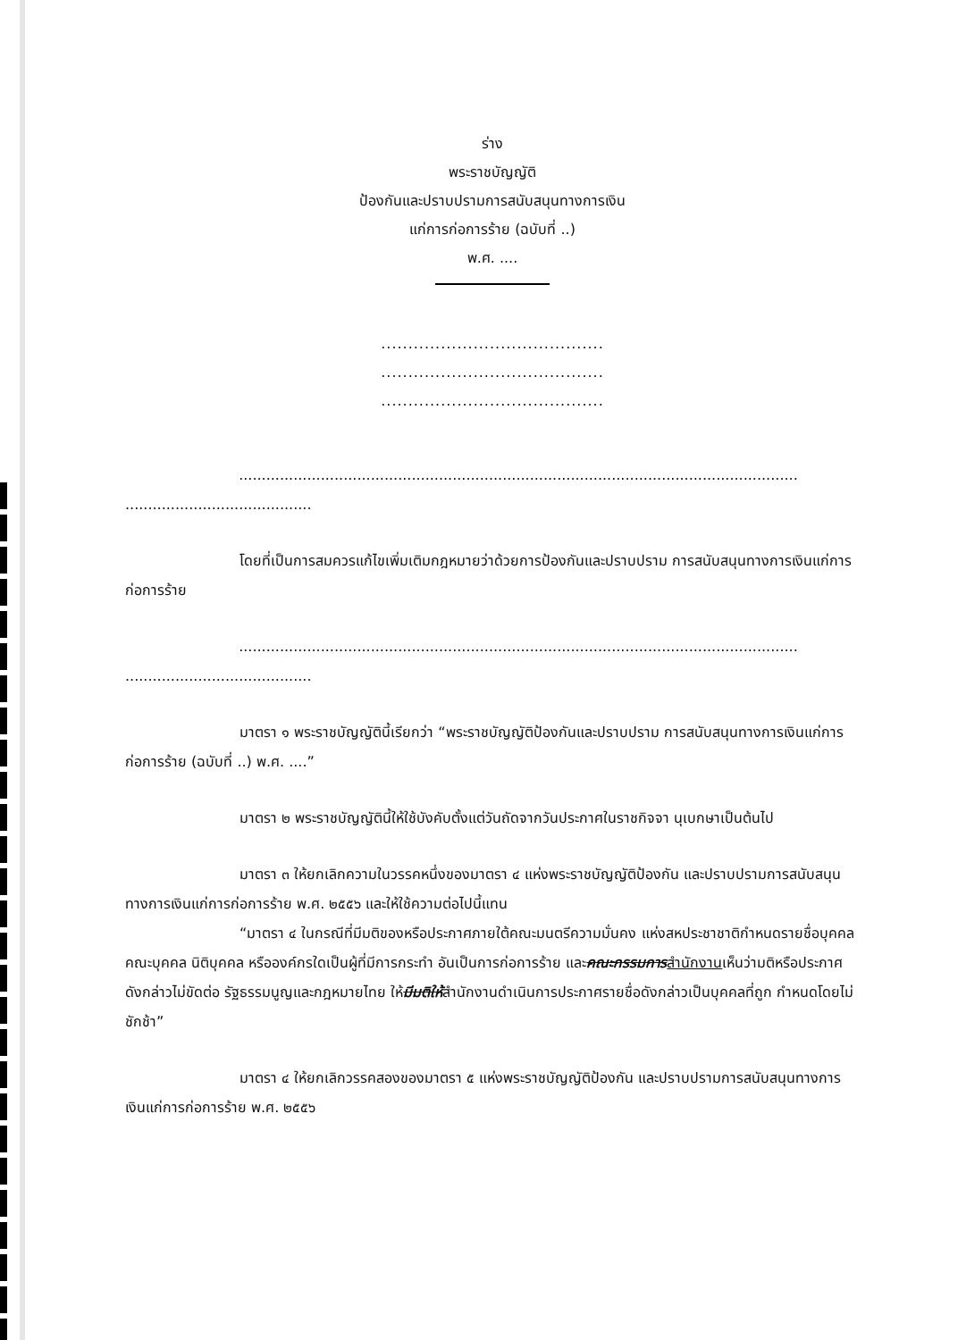ร่าง
พระราชบัญญัติ
ป้องกันและปราบปรามการสนับสนุนทางการเงิน
แก่การก่อการร้าย (ฉบับที่ ..)
พ.ศ. ....
.........................................
.........................................
.........................................
...........................................................................................................................
.........................................
โดยที่เป็นการสมควรแก้ไขเพิ่มเติมกฎหมายว่าด้วยการป้องกันและปราบปราม การสนับสนุนทางการเงินแก่การก่อการร้าย
...........................................................................................................................
.........................................
มาตรา ๑ พระราชบัญญัตินี้เรียกว่า “พระราชบัญญัติป้องกันและปราบปราม การสนับสนุนทางการเงินแก่การก่อการร้าย (ฉบับที่ ..) พ.ศ. ....”
มาตรา ๒ พระราชบัญญัตินี้ให้ใช้บังคับตั้งแต่วันถัดจากวันประกาศในราชกิจจา นุเบกษาเป็นต้นไป
มาตรา ๓ ให้ยกเลิกความในวรรคหนึ่งของมาตรา ๔ แห่งพระราชบัญญัติป้องกัน และปราบปรามการสนับสนุนทางการเงินแก่การก่อการร้าย พ.ศ. ๒๕๕๖ และให้ใช้ความต่อไปนี้แทน
“มาตรา ๔ ในกรณีที่มีมติของหรือประกาศภายใต้คณะมนตรีความมั่นคง แห่งสหประชาชาติกำหนดรายชื่อบุคคล คณะบุคคล นิติบุคคล หรือองค์กรใดเป็นผู้ที่มีการกระทำ อันเป็นการก่อการร้าย และคณะกรรมการ สำนักงานเห็นว่ามติหรือประกาศดังกล่าวไม่ขัดต่อ รัฐธรรมนูญและกฎหมายไทย ให้มีมติให้สำนักงานดำเนินการประกาศรายชื่อดังกล่าวเป็นบุคคลที่ถูก กำหนดโดยไม่ชักช้า”
มาตรา ๔ ให้ยกเลิกวรรคสองของมาตรา ๕ แห่งพระราชบัญญัติป้องกัน และปราบปรามการสนับสนุนทางการเงินแก่การก่อการร้าย พ.ศ. ๒๕๕๖